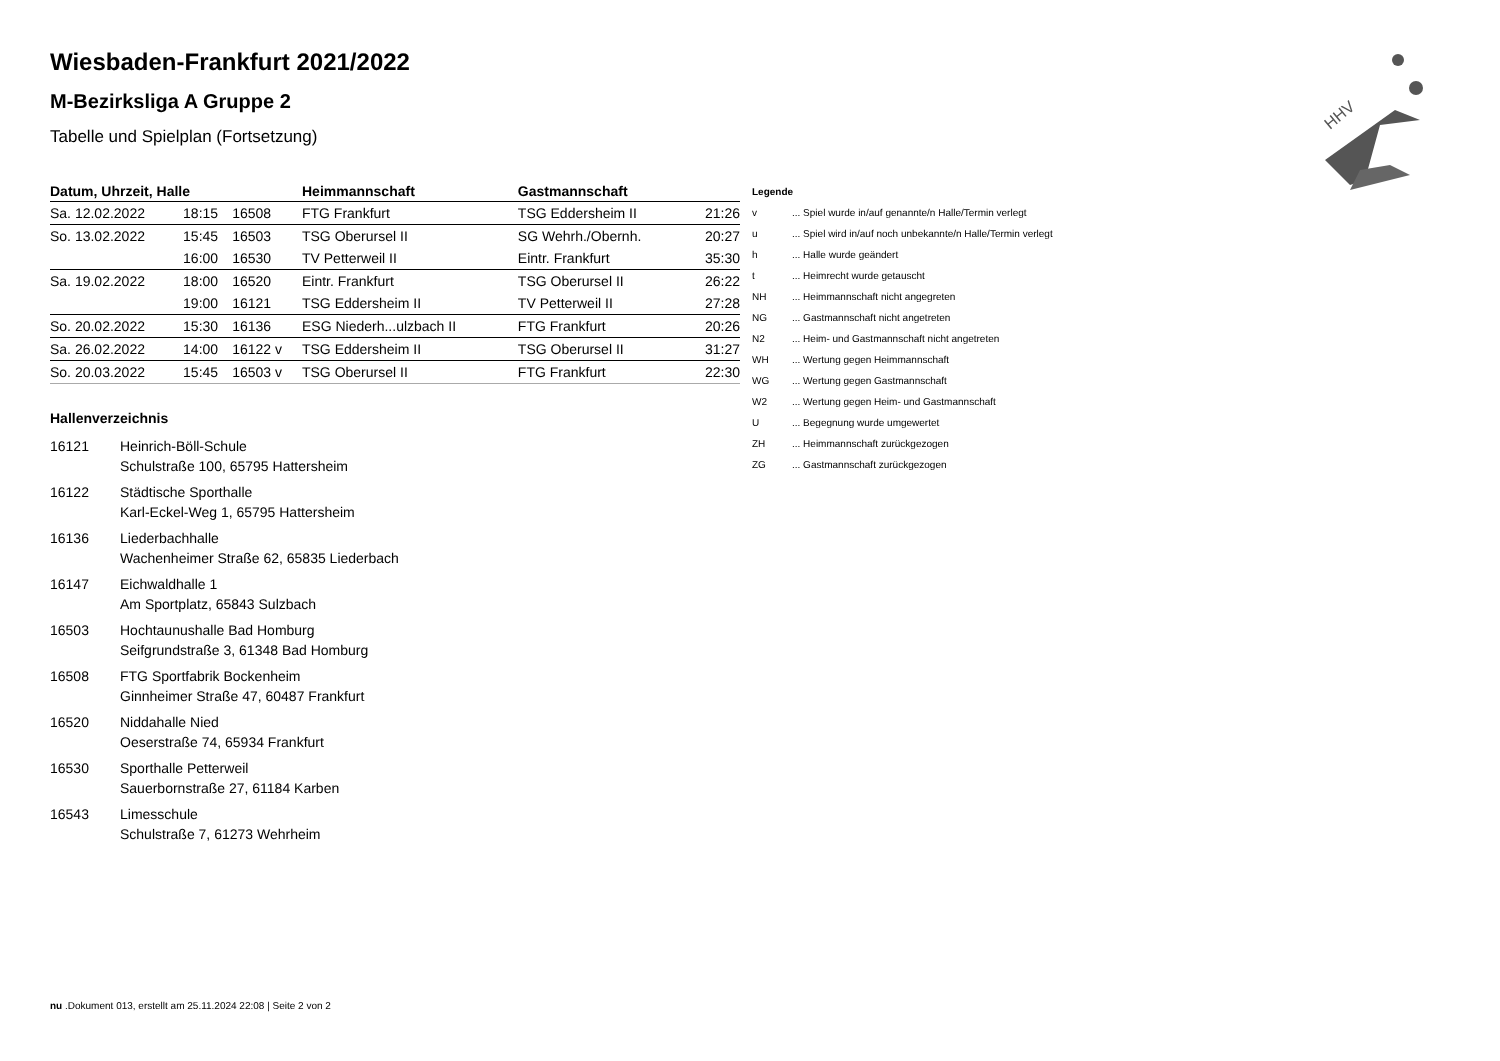HHV
Wiesbaden-Frankfurt 2021/2022
M-Bezirksliga A Gruppe 2
Tabelle und Spielplan (Fortsetzung)
| Datum, Uhrzeit, Halle | | | Heimmannschaft | Gastmannschaft | |
| --- | --- | --- | --- | --- | --- |
| Sa. 12.02.2022 | 18:15 | 16508 | FTG Frankfurt | TSG Eddersheim II | 21:26 |
| So. 13.02.2022 | 15:45 | 16503 | TSG Oberursel II | SG Wehrh./Obernh. | 20:27 |
| | 16:00 | 16530 | TV Petterweil II | Eintr. Frankfurt | 35:30 |
| Sa. 19.02.2022 | 18:00 | 16520 | Eintr. Frankfurt | TSG Oberursel II | 26:22 |
| | 19:00 | 16121 | TSG Eddersheim II | TV Petterweil II | 27:28 |
| So. 20.02.2022 | 15:30 | 16136 | ESG Niederh...ulzbach II | FTG Frankfurt | 20:26 |
| Sa. 26.02.2022 | 14:00 | 16122 v | TSG Eddersheim II | TSG Oberursel II | 31:27 |
| So. 20.03.2022 | 15:45 | 16503 v | TSG Oberursel II | FTG Frankfurt | 22:30 |
Hallenverzeichnis
16121 Heinrich-Böll-Schule
Schulstraße 100, 65795 Hattersheim
16122 Städtische Sporthalle
Karl-Eckel-Weg 1, 65795 Hattersheim
16136 Liederbachhalle
Wachenheimer Straße 62, 65835 Liederbach
16147 Eichwaldhalle 1
Am Sportplatz, 65843 Sulzbach
16503 Hochtaunushalle Bad Homburg
Seifgrundstraße 3, 61348 Bad Homburg
16508 FTG Sportfabrik Bockenheim
Ginnheimer Straße 47, 60487 Frankfurt
16520 Niddahalle Nied
Oeserstraße 74, 65934 Frankfurt
16530 Sporthalle Petterweil
Sauerbornstraße 27, 61184 Karben
16543 Limesschule
Schulstraße 7, 61273 Wehrheim
| Legende | |
| v | ... Spiel wurde in/auf genannte/n Halle/Termin verlegt |
| u | ... Spiel wird in/auf noch unbekannte/n Halle/Termin verlegt |
| h | ... Halle wurde geändert |
| t | ... Heimrecht wurde getauscht |
| NH | ... Heimmannschaft nicht angegreten |
| NG | ... Gastmannschaft nicht angetreten |
| N2 | ... Heim- und Gastmannschaft nicht angetreten |
| WH | ... Wertung gegen Heimmannschaft |
| WG | ... Wertung gegen Gastmannschaft |
| W2 | ... Wertung gegen Heim- und Gastmannschaft |
| U | ... Begegnung wurde umgewertet |
| ZH | ... Heimmannschaft zurückgezogen |
| ZG | ... Gastmannschaft zurückgezogen |
nu .Dokument 013, erstellt am 25.11.2024 22:08 | Seite 2 von 2